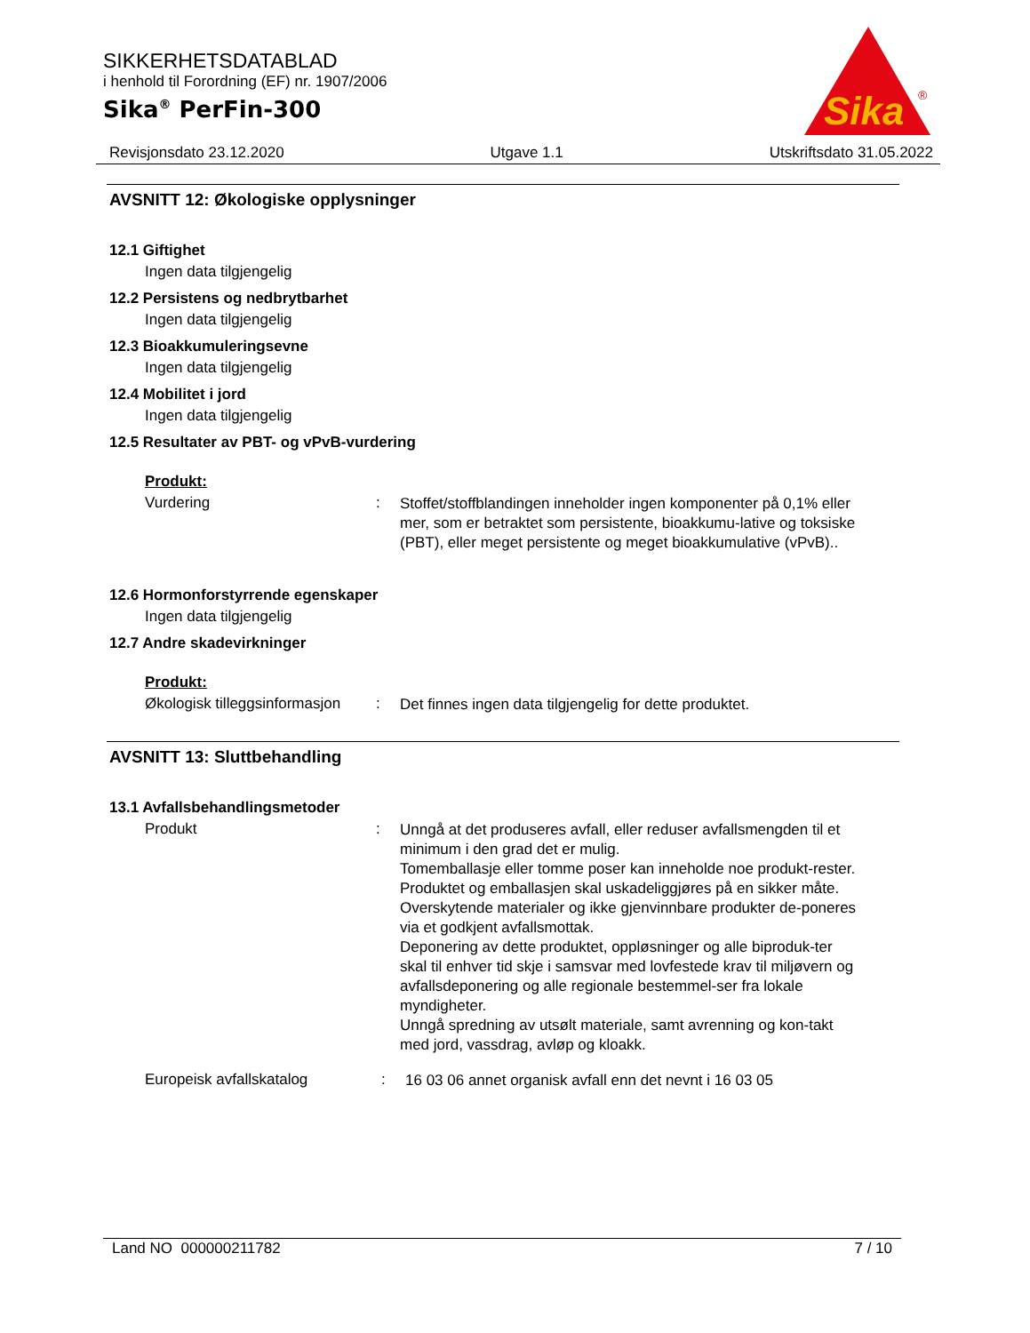SIKKERHETSDATABLAD
i henhold til Forordning (EF) nr. 1907/2006
Sika<sup>®</sup> PerFin-300
Sika
®
Revisjonsdato 23.12.2020 Utgave 1.1 Utskriftsdato 31.05.2022
AVSNITT 12: Økologiske opplysninger
12.1 Giftighet
Ingen data tilgjengelig
12.2 Persistens og nedbrytbarhet
Ingen data tilgjengelig
12.3 Bioakkumuleringsevne
Ingen data tilgjengelig
12.4 Mobilitet i jord
Ingen data tilgjengelig
12.5 Resultater av PBT- og vPvB-vurdering
Produkt:
Vurdering :
Stoffet/stoffblandingen inneholder ingen komponenter på 0,1% eller mer, som er betraktet som persistente, bioakkumu-lative og toksiske (PBT), eller meget persistente og meget bioakkumulative (vPvB)..
12.6 Hormonforstyrrende egenskaper
Ingen data tilgjengelig
12.7 Andre skadevirkninger
Produkt:
Økologisk tilleggsinformasjon
:
Det finnes ingen data tilgjengelig for dette produktet.
AVSNITT 13: Sluttbehandling
13.1 Avfallsbehandlingsmetoder
Produkt :
Unngå at det produseres avfall, eller reduser avfallsmengden til et minimum i den grad det er mulig.
Tomemballasje eller tomme poser kan inneholde noe produkt-rester.
Produktet og emballasjen skal uskadeliggjøres på en sikker måte.
Overskytende materialer og ikke gjenvinnbare produkter de-poneres via et godkjent avfallsmottak.
Deponering av dette produktet, oppløsninger og alle biproduk-ter skal til enhver tid skje i samsvar med lovfestede krav til miljøvern og avfallsdeponering og alle regionale bestemmel-ser fra lokale myndigheter.
Unngå spredning av utsølt materiale, samt avrenning og kon-takt med jord, vassdrag, avløp og kloakk.
Europeisk avfallskatalog :
16 03 06 annet organisk avfall enn det nevnt i 16 03 05
Land NO 000000211782 7 / 10